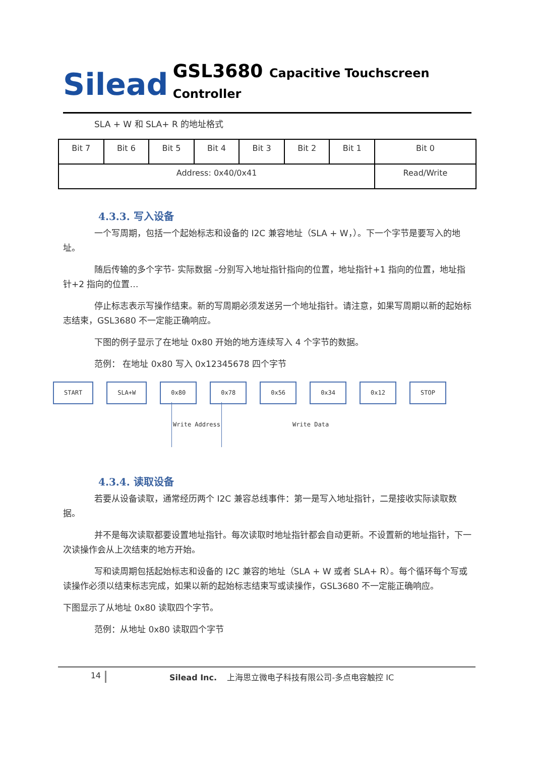Silead
GSL3680 Capacitive Touchscreen Controller
SLA + W 和 SLA+ R 的地址格式
| Bit 7 | Bit 6 | Bit 5 | Bit 4 | Bit 3 | Bit 2 | Bit 1 | Bit 0 |
| Address: 0x40/0x41 | | | | | | | Read/Write |
4.3.3. 写入设备
一个写周期，包括一个起始标志和设备的 I2C 兼容地址（SLA + W，）。下一个字节是要写入的地址。
随后传输的多个字节- 实际数据 –分别写入地址指针指向的位置，地址指针+1 指向的位置，地址指针+2 指向的位置…
停止标志表示写操作结束。新的写周期必须发送另一个地址指针。请注意，如果写周期以新的起始标志结束，GSL3680 不一定能正确响应。
下图的例子显示了在地址 0x80 开始的地方连续写入 4 个字节的数据。
范例： 在地址 0x80 写入 0x12345678 四个字节
START SLA+W 0x80 0x78 0x56 0x34 0x12 STOP
Write Address Write Data
4.3.4. 读取设备
若要从设备读取，通常经历两个 I2C 兼容总线事件：第一是写入地址指针，二是接收实际读取数据。
并不是每次读取都要设置地址指针。每次读取时地址指针都会自动更新。不设置新的地址指针，下一次读操作会从上次结束的地方开始。
写和读周期包括起始标志和设备的 I2C 兼容的地址（SLA + W 或者 SLA+ R）。每个循环每个写或读操作必须以结束标志完成，如果以新的起始标志结束写或读操作，GSL3680 不一定能正确响应。
下图显示了从地址 0x80 读取四个字节。
范例：从地址 0x80 读取四个字节
14 Silead Inc. 上海思立微电子科技有限公司-多点电容触控 IC